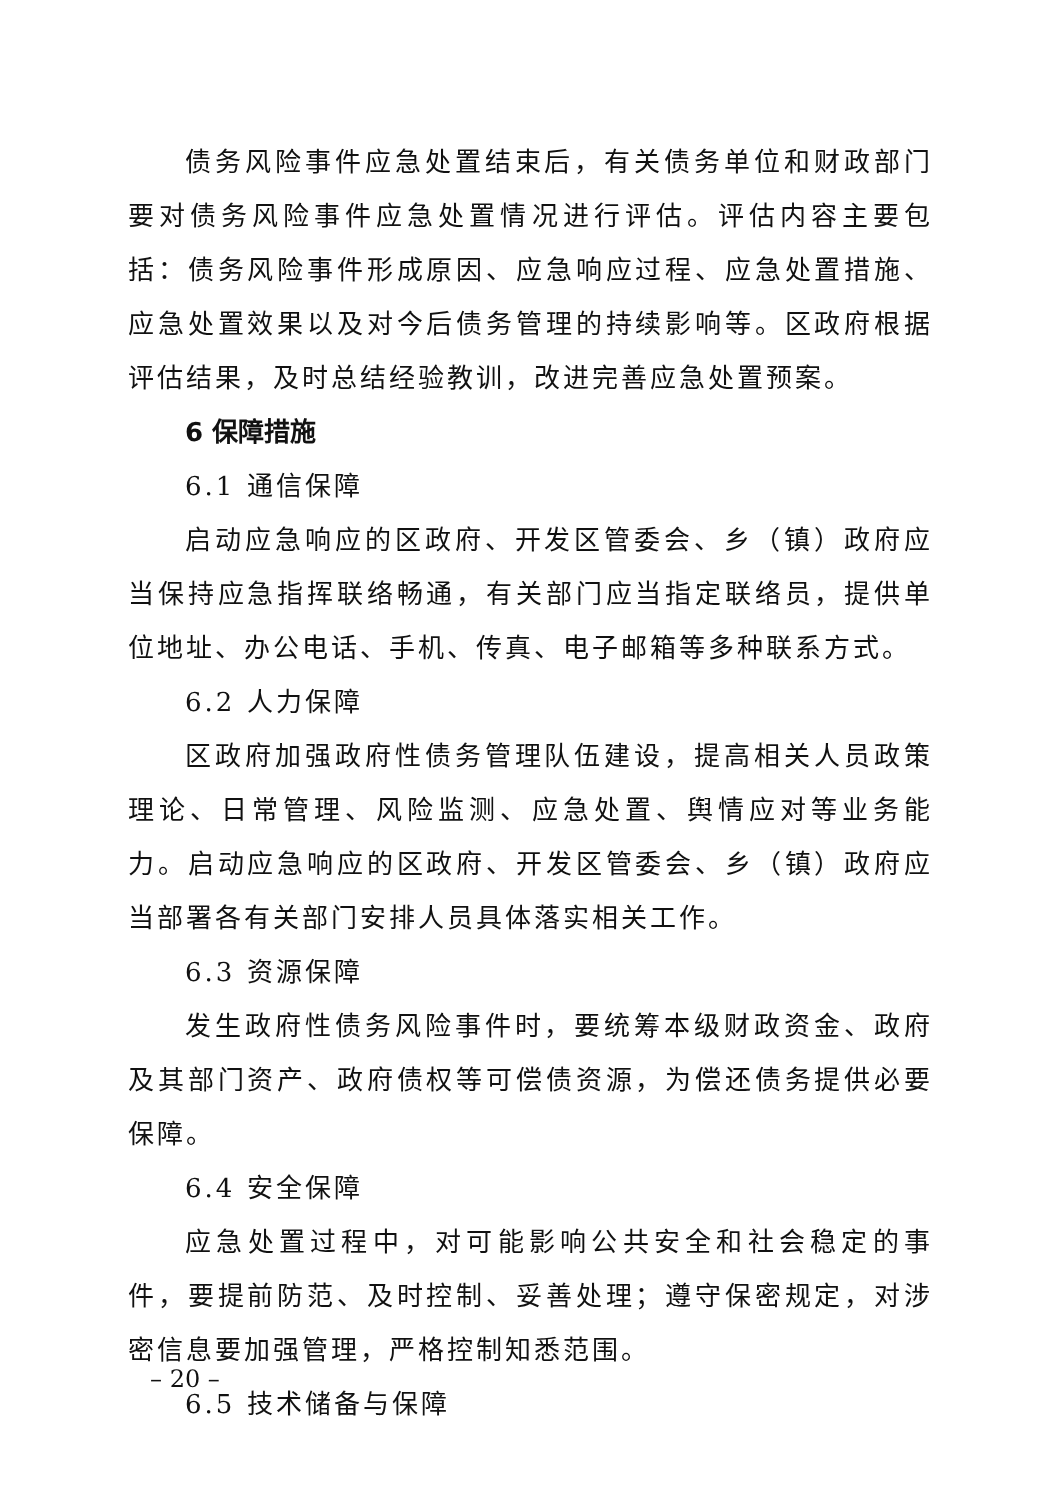债务风险事件应急处置结束后，有关债务单位和财政部门要对债务风险事件应急处置情况进行评估。评估内容主要包括：债务风险事件形成原因、应急响应过程、应急处置措施、应急处置效果以及对今后债务管理的持续影响等。区政府根据评估结果，及时总结经验教训，改进完善应急处置预案。
6 保障措施
6.1 通信保障
启动应急响应的区政府、开发区管委会、乡（镇）政府应当保持应急指挥联络畅通，有关部门应当指定联络员，提供单位地址、办公电话、手机、传真、电子邮箱等多种联系方式。
6.2 人力保障
区政府加强政府性债务管理队伍建设，提高相关人员政策理论、日常管理、风险监测、应急处置、舆情应对等业务能力。启动应急响应的区政府、开发区管委会、乡（镇）政府应当部署各有关部门安排人员具体落实相关工作。
6.3 资源保障
发生政府性债务风险事件时，要统筹本级财政资金、政府及其部门资产、政府债权等可偿债资源，为偿还债务提供必要保障。
6.4 安全保障
应急处置过程中，对可能影响公共安全和社会稳定的事件，要提前防范、及时控制、妥善处理；遵守保密规定，对涉密信息要加强管理，严格控制知悉范围。
6.5 技术储备与保障
– 20 –